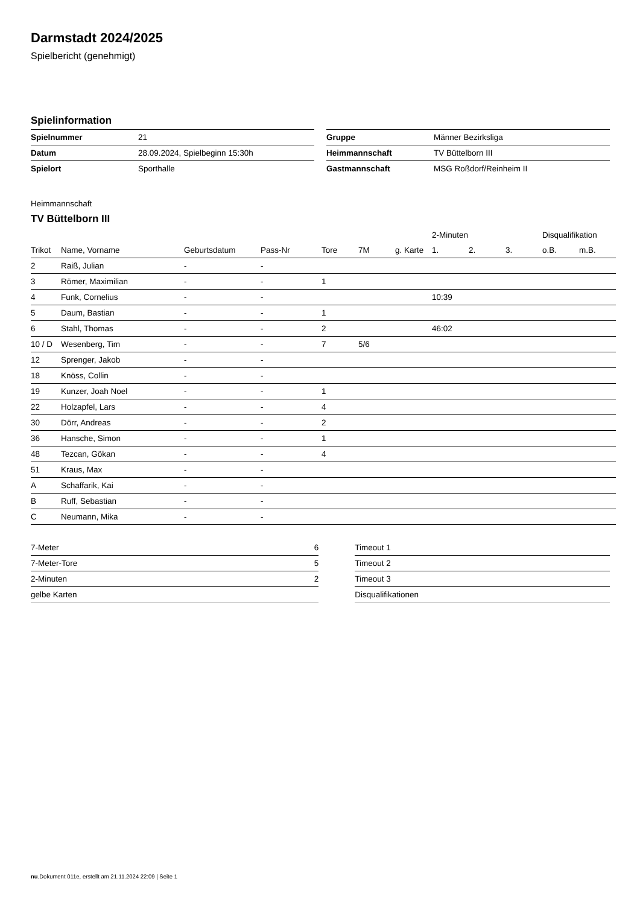Darmstadt 2024/2025
Spielbericht (genehmigt)
Spielinformation
| Spielnummer | 21 |
| Datum | 28.09.2024, Spielbeginn 15:30h |
| Spielort | Sporthalle |
| Gruppe | Männer Bezirksliga |
| Heimmannschaft | TV Büttelborn III |
| Gastmannschaft | MSG Roßdorf/Reinheim II |
Heimmannschaft
TV Büttelborn III
| | | | | | | | 2-Minuten | | | Disqualifikation | |
| --- | --- | --- | --- | --- | --- | --- | --- | --- | --- | --- | --- |
| Trikot | Name, Vorname | Geburtsdatum | Pass-Nr | Tore | 7M | g. Karte | 1. | 2. | 3. | o.B. | m.B. |
| 2 | Raiß, Julian | - | - | | | | | | | | |
| 3 | Römer, Maximilian | - | - | 1 | | | | | | | |
| 4 | Funk, Cornelius | - | - | | | | 10:39 | | | | |
| 5 | Daum, Bastian | - | - | 1 | | | | | | | |
| 6 | Stahl, Thomas | - | - | 2 | | | 46:02 | | | | |
| 10 / D | Wesenberg, Tim | - | - | 7 | 5/6 | | | | | | |
| 12 | Sprenger, Jakob | - | - | | | | | | | | |
| 18 | Knöss, Collin | - | - | | | | | | | | |
| 19 | Kunzer, Joah Noel | - | - | 1 | | | | | | | |
| 22 | Holzapfel, Lars | - | - | 4 | | | | | | | |
| 30 | Dörr, Andreas | - | - | 2 | | | | | | | |
| 36 | Hansche, Simon | - | - | 1 | | | | | | | |
| 48 | Tezcan, Gökan | - | - | 4 | | | | | | | |
| 51 | Kraus, Max | - | - | | | | | | | | |
| A | Schaffarik, Kai | - | - | | | | | | | | |
| B | Ruff, Sebastian | - | - | | | | | | | | |
| C | Neumann, Mika | - | - | | | | | | | | |
| 7-Meter | 6 |
| 7-Meter-Tore | 5 |
| 2-Minuten | 2 |
| gelbe Karten | |
| Timeout 1 |
| Timeout 2 |
| Timeout 3 |
| Disqualifikationen |
nu.Dokument 011e, erstellt am 21.11.2024 22:09 | Seite 1